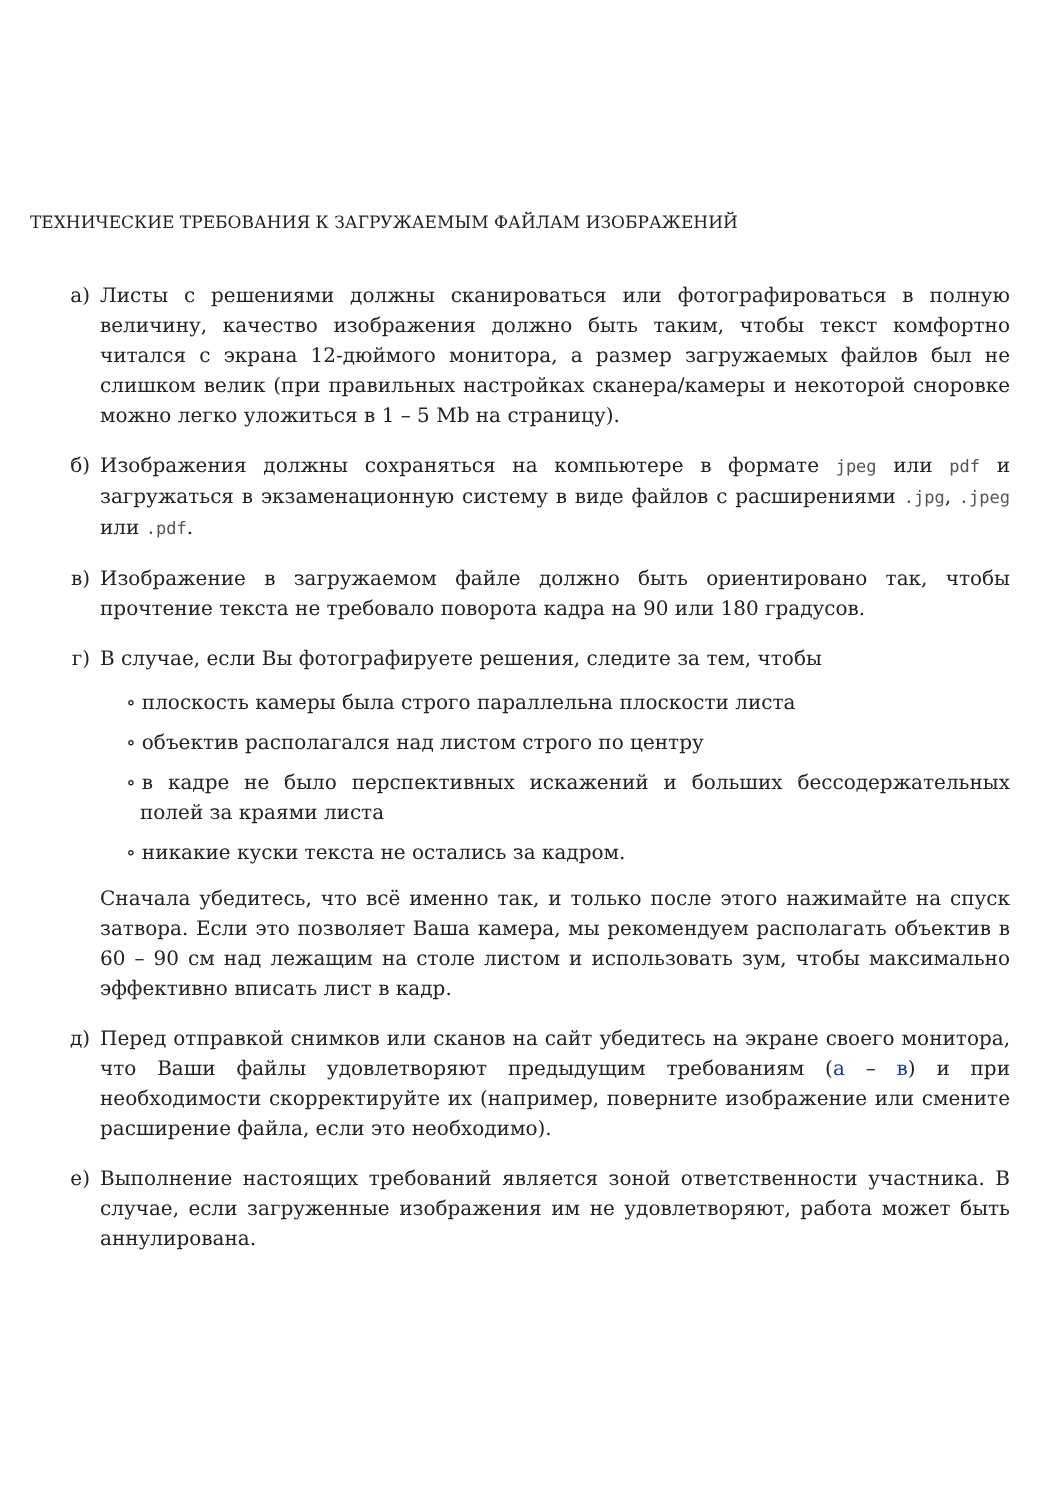ТЕХНИЧЕСКИЕ ТРЕБОВАНИЯ К ЗАГРУЖАЕМЫМ ФАЙЛАМ ИЗОБРАЖЕНИЙ
а) Листы с решениями должны сканироваться или фотографироваться в полную величину, качество изображения должно быть таким, чтобы текст комфортно читался с экрана 12-дюймого монитора, а размер загружаемых файлов был не слишком велик (при правильных настройках сканера/камеры и некоторой сноровке можно легко уложиться в 1 – 5 Mb на страницу).
б) Изображения должны сохраняться на компьютере в формате jpeg или pdf и загружаться в экзаменационную систему в виде файлов с расширениями .jpg, .jpeg или .pdf.
в) Изображение в загружаемом файле должно быть ориентировано так, чтобы прочтение текста не требовало поворота кадра на 90 или 180 градусов.
г) В случае, если Вы фотографируете решения, следите за тем, чтобы
∘ плоскость камеры была строго параллельна плоскости листа
∘ объектив располагался над листом строго по центру
∘ в кадре не было перспективных искажений и больших бессодержательных полей за краями листа
∘ никакие куски текста не остались за кадром.
Сначала убедитесь, что всё именно так, и только после этого нажимайте на спуск затвора. Если это позволяет Ваша камера, мы рекомендуем располагать объектив в 60 – 90 см над лежащим на столе листом и использовать зум, чтобы максимально эффективно вписать лист в кадр.
д) Перед отправкой снимков или сканов на сайт убедитесь на экране своего монитора, что Ваши файлы удовлетворяют предыдущим требованиям (а – в) и при необходимости скорректируйте их (например, поверните изображение или смените расширение файла, если это необходимо).
е) Выполнение настоящих требований является зоной ответственности участника. В случае, если загруженные изображения им не удовлетворяют, работа может быть аннулирована.